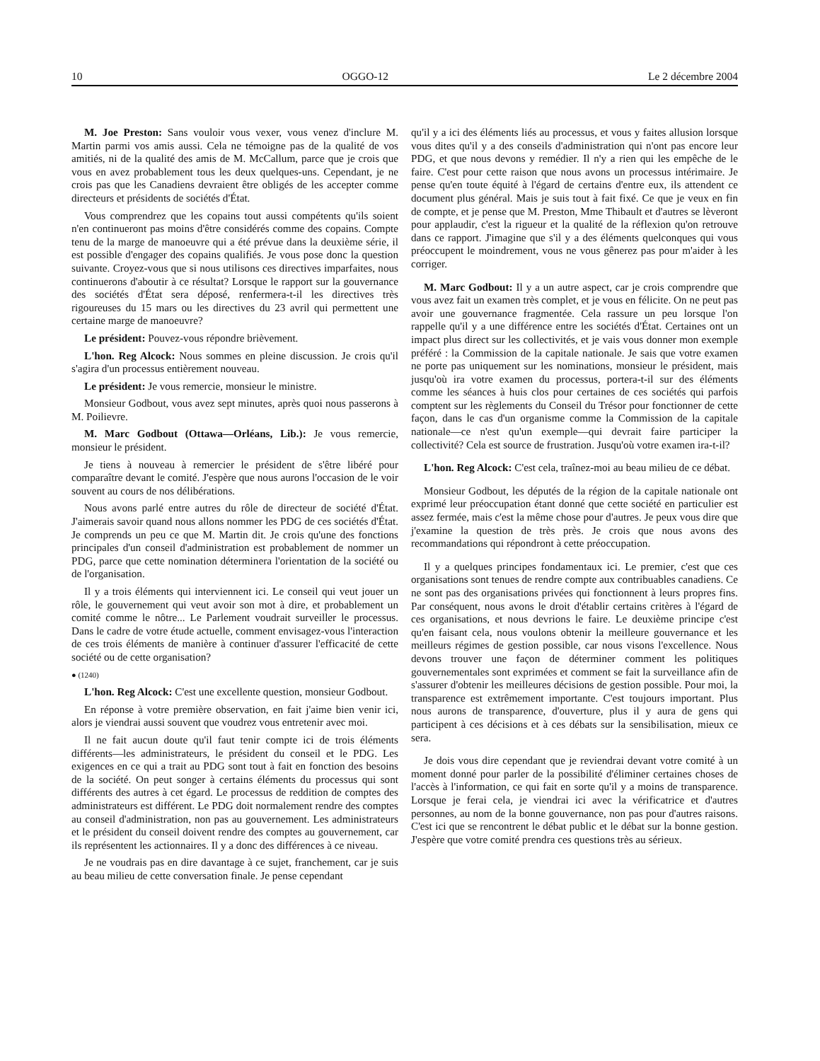10 OGGO-12 Le 2 décembre 2004
M. Joe Preston: Sans vouloir vous vexer, vous venez d'inclure M. Martin parmi vos amis aussi. Cela ne témoigne pas de la qualité de vos amitiés, ni de la qualité des amis de M. McCallum, parce que je crois que vous en avez probablement tous les deux quelques-uns. Cependant, je ne crois pas que les Canadiens devraient être obligés de les accepter comme directeurs et présidents de sociétés d'État.
Vous comprendrez que les copains tout aussi compétents qu'ils soient n'en continueront pas moins d'être considérés comme des copains. Compte tenu de la marge de manoeuvre qui a été prévue dans la deuxième série, il est possible d'engager des copains qualifiés. Je vous pose donc la question suivante. Croyez-vous que si nous utilisons ces directives imparfaites, nous continuerons d'aboutir à ce résultat? Lorsque le rapport sur la gouvernance des sociétés d'État sera déposé, renfermera-t-il les directives très rigoureuses du 15 mars ou les directives du 23 avril qui permettent une certaine marge de manoeuvre?
Le président: Pouvez-vous répondre brièvement.
L'hon. Reg Alcock: Nous sommes en pleine discussion. Je crois qu'il s'agira d'un processus entièrement nouveau.
Le président: Je vous remercie, monsieur le ministre.
Monsieur Godbout, vous avez sept minutes, après quoi nous passerons à M. Poilievre.
M. Marc Godbout (Ottawa—Orléans, Lib.): Je vous remercie, monsieur le président.
Je tiens à nouveau à remercier le président de s'être libéré pour comparaître devant le comité. J'espère que nous aurons l'occasion de le voir souvent au cours de nos délibérations.
Nous avons parlé entre autres du rôle de directeur de société d'État. J'aimerais savoir quand nous allons nommer les PDG de ces sociétés d'État. Je comprends un peu ce que M. Martin dit. Je crois qu'une des fonctions principales d'un conseil d'administration est probablement de nommer un PDG, parce que cette nomination déterminera l'orientation de la société ou de l'organisation.
Il y a trois éléments qui interviennent ici. Le conseil qui veut jouer un rôle, le gouvernement qui veut avoir son mot à dire, et probablement un comité comme le nôtre... Le Parlement voudrait surveiller le processus. Dans le cadre de votre étude actuelle, comment envisagez-vous l'interaction de ces trois éléments de manière à continuer d'assurer l'efficacité de cette société ou de cette organisation?
● (1240)
L'hon. Reg Alcock: C'est une excellente question, monsieur Godbout.
En réponse à votre première observation, en fait j'aime bien venir ici, alors je viendrai aussi souvent que voudrez vous entretenir avec moi.
Il ne fait aucun doute qu'il faut tenir compte ici de trois éléments différents—les administrateurs, le président du conseil et le PDG. Les exigences en ce qui a trait au PDG sont tout à fait en fonction des besoins de la société. On peut songer à certains éléments du processus qui sont différents des autres à cet égard. Le processus de reddition de comptes des administrateurs est différent. Le PDG doit normalement rendre des comptes au conseil d'administration, non pas au gouvernement. Les administrateurs et le président du conseil doivent rendre des comptes au gouvernement, car ils représentent les actionnaires. Il y a donc des différences à ce niveau.
Je ne voudrais pas en dire davantage à ce sujet, franchement, car je suis au beau milieu de cette conversation finale. Je pense cependant
qu'il y a ici des éléments liés au processus, et vous y faites allusion lorsque vous dites qu'il y a des conseils d'administration qui n'ont pas encore leur PDG, et que nous devons y remédier. Il n'y a rien qui les empêche de le faire. C'est pour cette raison que nous avons un processus intérimaire. Je pense qu'en toute équité à l'égard de certains d'entre eux, ils attendent ce document plus général. Mais je suis tout à fait fixé. Ce que je veux en fin de compte, et je pense que M. Preston, Mme Thibault et d'autres se lèveront pour applaudir, c'est la rigueur et la qualité de la réflexion qu'on retrouve dans ce rapport. J'imagine que s'il y a des éléments quelconques qui vous préoccupent le moindrement, vous ne vous gênerez pas pour m'aider à les corriger.
M. Marc Godbout: Il y a un autre aspect, car je crois comprendre que vous avez fait un examen très complet, et je vous en félicite. On ne peut pas avoir une gouvernance fragmentée. Cela rassure un peu lorsque l'on rappelle qu'il y a une différence entre les sociétés d'État. Certaines ont un impact plus direct sur les collectivités, et je vais vous donner mon exemple préféré : la Commission de la capitale nationale. Je sais que votre examen ne porte pas uniquement sur les nominations, monsieur le président, mais jusqu'où ira votre examen du processus, portera-t-il sur des éléments comme les séances à huis clos pour certaines de ces sociétés qui parfois comptent sur les règlements du Conseil du Trésor pour fonctionner de cette façon, dans le cas d'un organisme comme la Commission de la capitale nationale—ce n'est qu'un exemple—qui devrait faire participer la collectivité? Cela est source de frustration. Jusqu'où votre examen ira-t-il?
L'hon. Reg Alcock: C'est cela, traînez-moi au beau milieu de ce débat.
Monsieur Godbout, les députés de la région de la capitale nationale ont exprimé leur préoccupation étant donné que cette société en particulier est assez fermée, mais c'est la même chose pour d'autres. Je peux vous dire que j'examine la question de très près. Je crois que nous avons des recommandations qui répondront à cette préoccupation.
Il y a quelques principes fondamentaux ici. Le premier, c'est que ces organisations sont tenues de rendre compte aux contribuables canadiens. Ce ne sont pas des organisations privées qui fonctionnent à leurs propres fins. Par conséquent, nous avons le droit d'établir certains critères à l'égard de ces organisations, et nous devrions le faire. Le deuxième principe c'est qu'en faisant cela, nous voulons obtenir la meilleure gouvernance et les meilleurs régimes de gestion possible, car nous visons l'excellence. Nous devons trouver une façon de déterminer comment les politiques gouvernementales sont exprimées et comment se fait la surveillance afin de s'assurer d'obtenir les meilleures décisions de gestion possible. Pour moi, la transparence est extrêmement importante. C'est toujours important. Plus nous aurons de transparence, d'ouverture, plus il y aura de gens qui participent à ces décisions et à ces débats sur la sensibilisation, mieux ce sera.
Je dois vous dire cependant que je reviendrai devant votre comité à un moment donné pour parler de la possibilité d'éliminer certaines choses de l'accès à l'information, ce qui fait en sorte qu'il y a moins de transparence. Lorsque je ferai cela, je viendrai ici avec la vérificatrice et d'autres personnes, au nom de la bonne gouvernance, non pas pour d'autres raisons. C'est ici que se rencontrent le débat public et le débat sur la bonne gestion. J'espère que votre comité prendra ces questions très au sérieux.